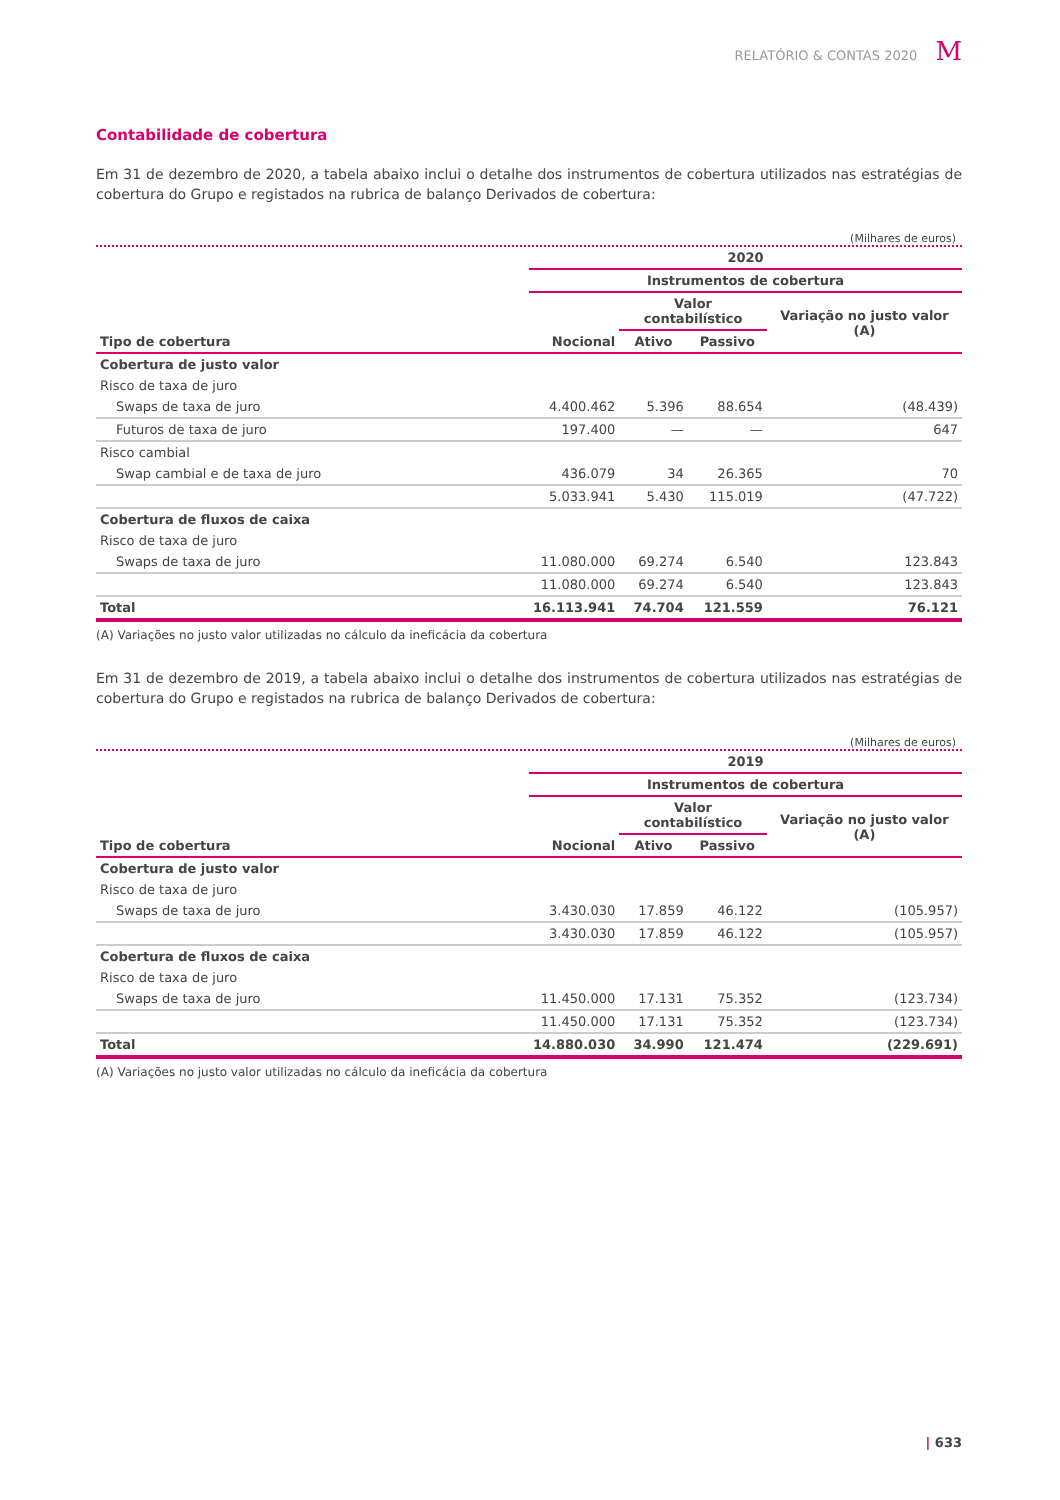RELATÓRIO & CONTAS 2020 M
Contabilidade de cobertura
Em 31 de dezembro de 2020, a tabela abaixo inclui o detalhe dos instrumentos de cobertura utilizados nas estratégias de cobertura do Grupo e registados na rubrica de balanço Derivados de cobertura:
(Milhares de euros)
| | 2020 | | | |
| --- | --- | --- | --- | --- |
| | Instrumentos de cobertura | | | |
| | | Valor contabilístico | | Variação no justo valor (A) |
| Tipo de cobertura | Nocional | Ativo | Passivo | |
| Cobertura de justo valor | | | | |
| Risco de taxa de juro | | | | |
| Swaps de taxa de juro | 4.400.462 | 5.396 | 88.654 | (48.439) |
| Futuros de taxa de juro | 197.400 | — | — | 647 |
| Risco cambial | | | | |
| Swap cambial e de taxa de juro | 436.079 | 34 | 26.365 | 70 |
| | 5.033.941 | 5.430 | 115.019 | (47.722) |
| Cobertura de fluxos de caixa | | | | |
| Risco de taxa de juro | | | | |
| Swaps de taxa de juro | 11.080.000 | 69.274 | 6.540 | 123.843 |
| | 11.080.000 | 69.274 | 6.540 | 123.843 |
| Total | 16.113.941 | 74.704 | 121.559 | 76.121 |
(A) Variações no justo valor utilizadas no cálculo da ineficácia da cobertura
Em 31 de dezembro de 2019, a tabela abaixo inclui o detalhe dos instrumentos de cobertura utilizados nas estratégias de cobertura do Grupo e registados na rubrica de balanço Derivados de cobertura:
(Milhares de euros)
| | 2019 | | | |
| --- | --- | --- | --- | --- |
| | Instrumentos de cobertura | | | |
| | | Valor contabilístico | | Variação no justo valor (A) |
| Tipo de cobertura | Nocional | Ativo | Passivo | |
| Cobertura de justo valor | | | | |
| Risco de taxa de juro | | | | |
| Swaps de taxa de juro | 3.430.030 | 17.859 | 46.122 | (105.957) |
| | 3.430.030 | 17.859 | 46.122 | (105.957) |
| Cobertura de fluxos de caixa | | | | |
| Risco de taxa de juro | | | | |
| Swaps de taxa de juro | 11.450.000 | 17.131 | 75.352 | (123.734) |
| | 11.450.000 | 17.131 | 75.352 | (123.734) |
| Total | 14.880.030 | 34.990 | 121.474 | (229.691) |
(A) Variações no justo valor utilizadas no cálculo da ineficácia da cobertura
| 633